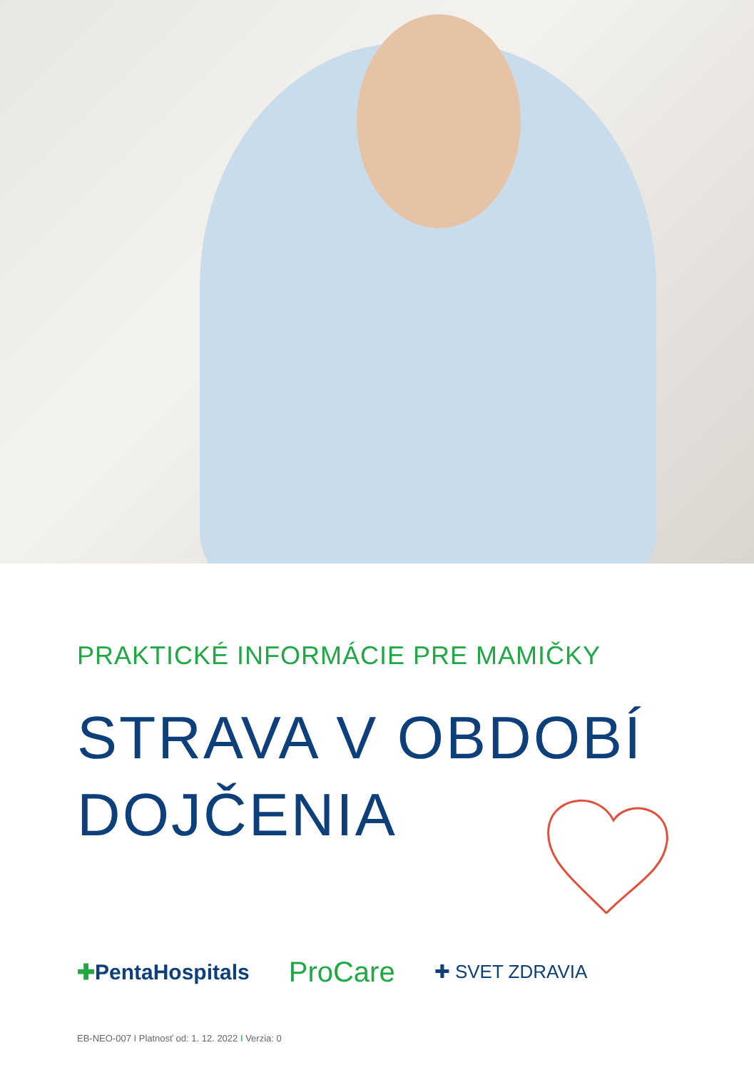PRAKTICKÉ INFORMÁCIE PRE MAMIČKY
STRAVA V OBDOBÍ
DOJČENIA
✚PentaHospitals
ProCare
✚ SVET ZDRAVIA
EB-NEO-007 I Platnosť od: 1. 12. 2022 I Verzia: 0